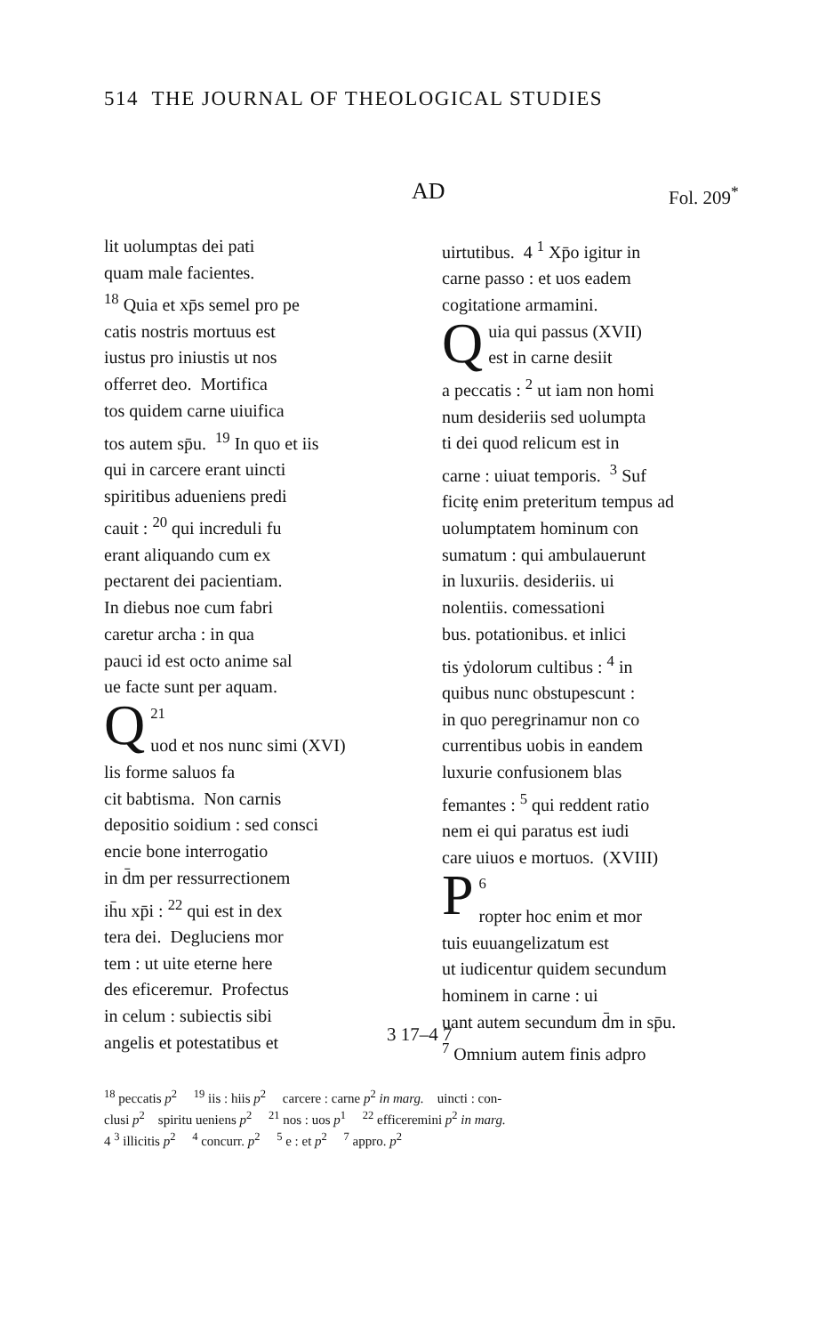514 THE JOURNAL OF THEOLOGICAL STUDIES
AD Fol. 209<sup>*</sup>
lit uolumptas dei pati
quam male facientes.
<sup>18</sup> Quia et xp̄s semel pro pe
catis nostris mortuus est
iustus pro iniustis ut nos
offerret deo. Mortifica
tos quidem carne uiuifica
tos autem sp̄u. <sup>19</sup> In quo et iis
qui in carcere erant uincti
spiritibus adueniens predi
cauit : <sup>20</sup> qui increduli fu
erant aliquando cum ex
pectarent dei pacientiam.
In diebus noe cum fabri
caretur archa : in qua
pauci id est octo anime sal
ue facte sunt per aquam.
<sup>21</sup> Q
uod et nos nunc simi (XVI)
lis forme saluos fa
cit babtisma. Non carnis
depositio soidium : sed consci
encie bone interrogatio
in d̄m per ressurrectionem
ih̄u xp̄i : <sup>22</sup> qui est in dex
tera dei. Degluciens mor
tem : ut uite eterne here
des eficeremur. Profectus
in celum : subiectis sibi
angelis et potestatibus et
uirtutibus. 4 <sup>1</sup> Xp̄o igitur in
carne passo : et uos eadem
cogitatione armamini.
Q
uia qui passus (XVII)
est in carne desiit
a peccatis : <sup>2</sup> ut iam non homi
num desideriis sed uolumpta
ti dei quod relicum est in
carne : uiuat temporis. <sup>3</sup> Suf
ficitȩ enim preteritum tempus ad
uolumptatem hominum con
sumatum : qui ambulauerunt
in luxuriis. desideriis. ui
nolentiis. comessationi
bus. potationibus. et inlici
tis ẏdolorum cultibus : <sup>4</sup> in
quibus nunc obstupescunt :
in quo peregrinamur non co
currentibus uobis in eandem
luxurie confusionem blas
femantes : <sup>5</sup> qui reddent ratio
nem ei qui paratus est iudi
care uiuos e mortuos. (XVIII)
<sup>6</sup> P
ropter hoc enim et mor
tuis euuangelizatum est
ut iudicentur quidem secundum
hominem in carne : ui
uant autem secundum d̄m in sp̄u.
<sup>7</sup> Omnium autem finis adpro
3 17–4 7
<sup>18</sup> peccatis p<sup>2</sup> <sup>19</sup> iis : hiis p<sup>2</sup> carcere : carne p<sup>2</sup> in marg. uincti : con-
clusi p<sup>2</sup> spiritu ueniens p<sup>2</sup> <sup>21</sup> nos : uos p<sup>1</sup> <sup>22</sup> efficeremini p<sup>2</sup> in marg.
4 <sup>3</sup> illicitis p<sup>2</sup> <sup>4</sup> concurr. p<sup>2</sup> <sup>5</sup> e : et p<sup>2</sup> <sup>7</sup> appro. p<sup>2</sup>